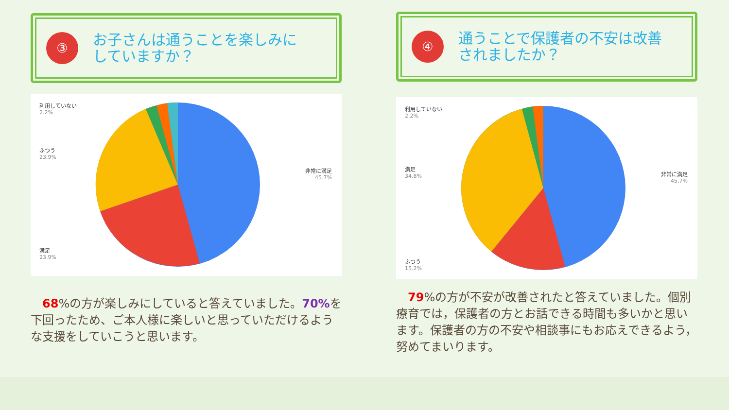③
お子さんは通うことを楽しみに
していますか？
利用していない
2.2%
ふつう
23.9%
非常に満足
45.7%
満足
23.9%
　68%の方が楽しみにしていると答えていました。70% を下回ったため、ご本人様に楽しいと思っていただけるような支援をしていこうと思います。
④
通うことで保護者の不安は改善
されましたか？
利用していない
2.2%
満足
34.8%
非常に満足
45.7%
ふつう
15.2%
　79%の方が不安が改善されたと答えていました。個別療育では，保護者の方とお話できる時間も多いかと思います。保護者の方の不安や相談事にもお応えできるよう，努めてまいります。